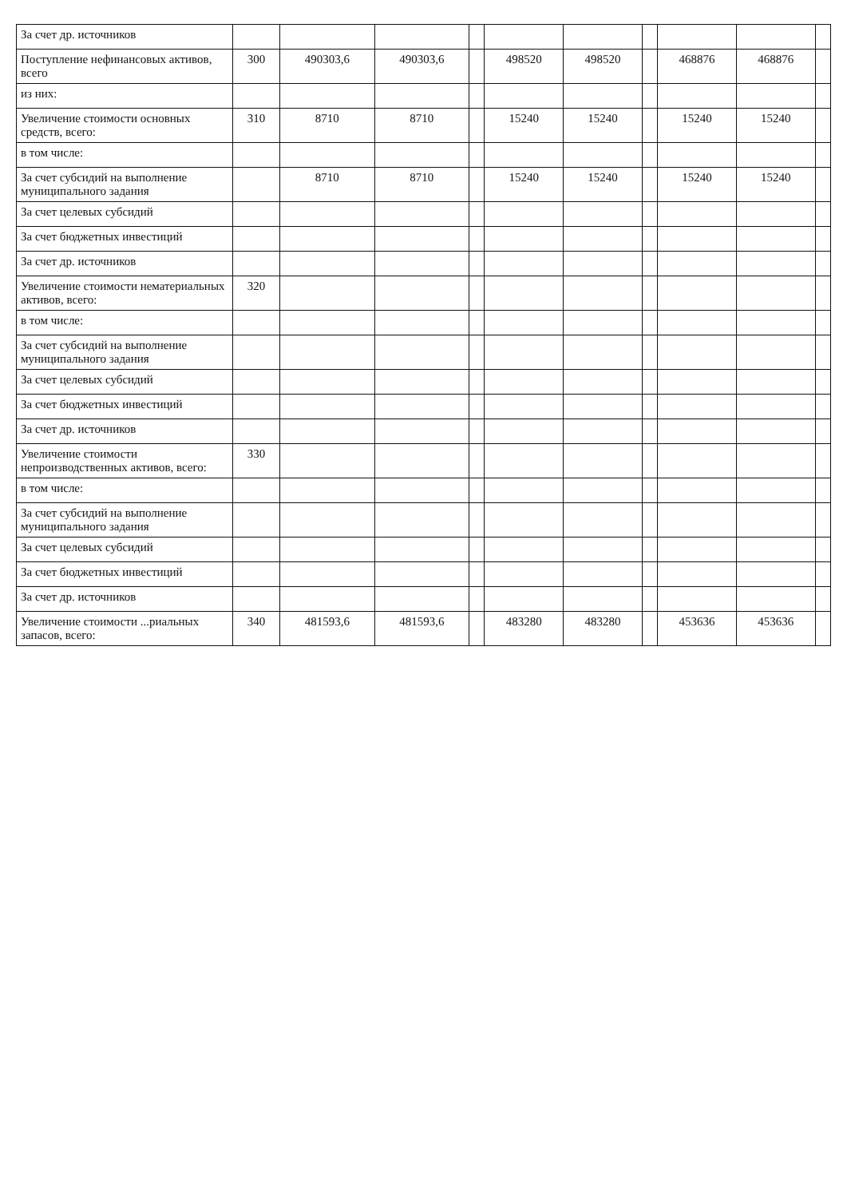| За счет др. источников | | | | | | | | | | |
| Поступление нефинансовых активов, всего | 300 | 490303,6 | 490303,6 | | 498520 | 498520 | | 468876 | 468876 | |
| из них: | | | | | | | | | | |
| Увеличение стоимости основных средств, всего: | 310 | 8710 | 8710 | | 15240 | 15240 | | 15240 | 15240 | |
| в том числе: | | | | | | | | | | |
| За счет субсидий на выполнение муниципального задания | | 8710 | 8710 | | 15240 | 15240 | | 15240 | 15240 | |
| За счет целевых субсидий | | | | | | | | | | |
| За счет бюджетных инвестиций | | | | | | | | | | |
| За счет др. источников | | | | | | | | | | |
| Увеличение стоимости нематериальных активов, всего: | 320 | | | | | | | | | |
| в том числе: | | | | | | | | | | |
| За счет субсидий на выполнение муниципального задания | | | | | | | | | | |
| За счет целевых субсидий | | | | | | | | | | |
| За счет бюджетных инвестиций | | | | | | | | | | |
| За счет др. источников | | | | | | | | | | |
| Увеличение стоимости непроизводственных активов, всего: | 330 | | | | | | | | | |
| в том числе: | | | | | | | | | | |
| За счет субсидий на выполнение муниципального задания | | | | | | | | | | |
| За счет целевых субсидий | | | | | | | | | | |
| За счет бюджетных инвестиций | | | | | | | | | | |
| За счет др. источников | | | | | | | | | | |
| Увеличение стоимости ...риальных запасов, всего: | 340 | 481593,6 | 481593,6 | | 483280 | 483280 | | 453636 | 453636 | |